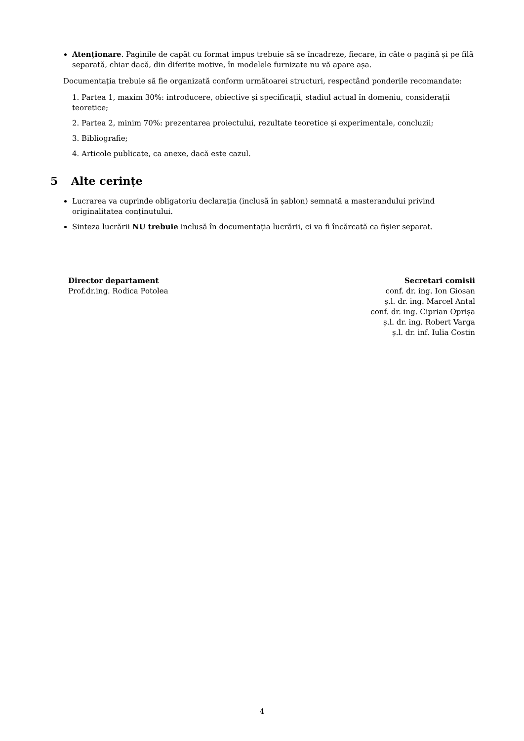Atenționare. Paginile de capăt cu format impus trebuie să se încadreze, fiecare, în câte o pagină și pe filă separată, chiar dacă, din diferite motive, în modelele furnizate nu vă apare așa.
Documentația trebuie să fie organizată conform următoarei structuri, respectând ponderile recomandate:
1. Partea 1, maxim 30%: introducere, obiective și specificații, stadiul actual în domeniu, considerații teoretice;
2. Partea 2, minim 70%: prezentarea proiectului, rezultate teoretice și experimentale, concluzii;
3. Bibliografie;
4. Articole publicate, ca anexe, dacă este cazul.
5 Alte cerințe
Lucrarea va cuprinde obligatoriu declarația (inclusă în șablon) semnată a masterandului privind originalitatea conținutului.
Sinteza lucrării NU trebuie inclusă în documentația lucrării, ci va fi încărcată ca fișier separat.
Director departament
Prof.dr.ing. Rodica Potolea
Secretari comisii
conf. dr. ing. Ion Giosan
ș.l. dr. ing. Marcel Antal
conf. dr. ing. Ciprian Oprișa
ș.l. dr. ing. Robert Varga
ș.l. dr. inf. Iulia Costin
4